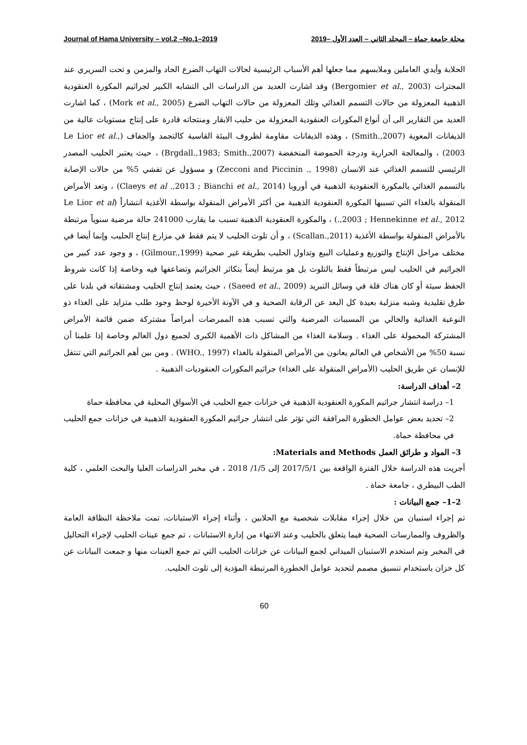Journal of Hama University – vol.2 –No.1–2019 مجلة جامعة حماة – المجلد الثاني – العدد الأول –2019
الحلابة وأيدي العاملين وملابسهم مما جعلها أهم الأسباب الرئيسية لحالات التهاب الضرع الحاد والمزمن و تحت السريري عند المجترات (Bergomier et al., 2003) وقد اشارت العديد من الدراسات الى التشابه الكبير لجراثيم المكورة العنقودية الذهبية المعزولة من حالات التسمم الغذائي وتلك المعزولة من حالات التهاب الضرع (Mork et al., 2005) ، كما اشارت العديد من التقارير الى أن أنواع المكورات العنقودية المعزولة من حليب الابقار ومنتجاته قادرة على إنتاج مستويات عالية من الذيفانات المعوية (Smith.,2007) ، وهذه الذيفانات مقاومة لظروف البيئة القاسية كالتجمد والجفاف (Le Lior et al., 2003) ، والمعالجة الحرارية ودرجة الحموضة المنخفضة (Brgdall.,1983; Smith.,2007) ، حيث يعتبر الحليب المصدر الرئيسي للتسمم الغذائي عند الانسان (Zecconi and Piccinin ., 1998) و مسؤول عن تفشي 5% من حالات الإصابة بالتسمم الغذائي بالمكورة العنقودية الذهبية في أوروبا (Claeys et al .,2013 ; Bianchi et al., 2014) ، وتعد الأمراض المنقولة بالغذاء التي تسببها المكورة العنقودية الذهبية من أكثر الأمراض المنقولة بواسطة الأغذية انتشاراً (Le Lior et al .,2003 ; Hennekinne et al., 2012) ، والمكورة العنقودية الذهبية تسبب ما يقارب 241000 حالة مرضية سنوياً مرتبطة بالأمراض المنقولة بواسطة الأغذية (Scallan.,2011) ، و أن تلوث الحليب لا يتم فقط في مزارع إنتاج الحليب وإنما أيضا في مختلف مراحل الإنتاج والتوزيع وعمليات البيع وتداول الحليب بطريقة غير صحية (Gilmour.,1999) ، و وجود عدد كبير من الجراثيم في الحليب ليس مرتبطاً فقط بالتلوث بل هو مرتبط أيضاً بتكاثر الجراثيم وتضاعفها فيه وخاصة إذا كانت شروط الحفظ سيئة أو كان هناك قلة في وسائل التبريد (Saeed et al., 2009) ، حيث يعتمد إنتاج الحليب ومشتقاته في بلدنا على طرق تقليدية وشبه منزلية بعيدة كل البعد عن الرقابة الصحية و في الآونة الأخيرة لوحظ وجود طلب متزايد على الغذاء ذو النوعية الغذائية والخالي من المسببات المرضية والتي تسبب هذه الممرضات أمراضاً مشتركة ضمن قائمة الأمراض المشتركة المحمولة على الغذاء . وسلامة الغذاء من المشاكل ذات الأهمية الكبرى لجميع دول العالم وخاصة إذا علمنا أن نسبة 50% من الأشخاص في العالم يعانون من الأمراض المنقولة بالغذاء (WHO., 1997) . ومن بين أهم الجراثيم التي تنتقل للإنسان عن طريق الحليب (الأمراض المنقولة على الغذاء) جراثيم المكورات العنقوديات الذهبية .
2– أهداف الدراسة:
1– دراسة انتشار جراثيم المكورة العنقودية الذهبية في خزانات جمع الحليب في الأسواق المحلية في محافظة حماة
2– تحديد بعض عوامل الخطورة المرافقة التي تؤثر على انتشار جراثيم المكورة العنقودية الذهبية في خزانات جمع الحليب في محافظة حماة.
3– المواد و طرائق العمل Materials and Methods:
أجريت هذه الدراسة خلال الفترة الواقعة بين 2017/5/1 إلى 1/5/ 2018 ، في مخبر الدراسات العليا والبحث العلمي ، كلية الطب البيطري ، جامعة حماة .
2–1– جمع البيانات :
تم إجراء استبيان من خلال إجراء مقابلات شخصية مع الحلابين ، وأثناء إجراء الاستبانات، تمت ملاحظة النظافة العامة والظروف والممارسات الصحية فيما يتعلق بالحليب وعند الانتهاء من إدارة الاستبانات ، تم جمع عينات الحليب لإجراء التحاليل في المخبر وتم استخدم الاستبيان الميداني لجمع البيانات عن خزانات الحليب التي تم جمع العينات منها و جمعت البيانات عن كل خزان باستخدام تنسيق مصمم لتحديد عوامل الخطورة المرتبطة المؤدية إلى تلوث الحليب.
60